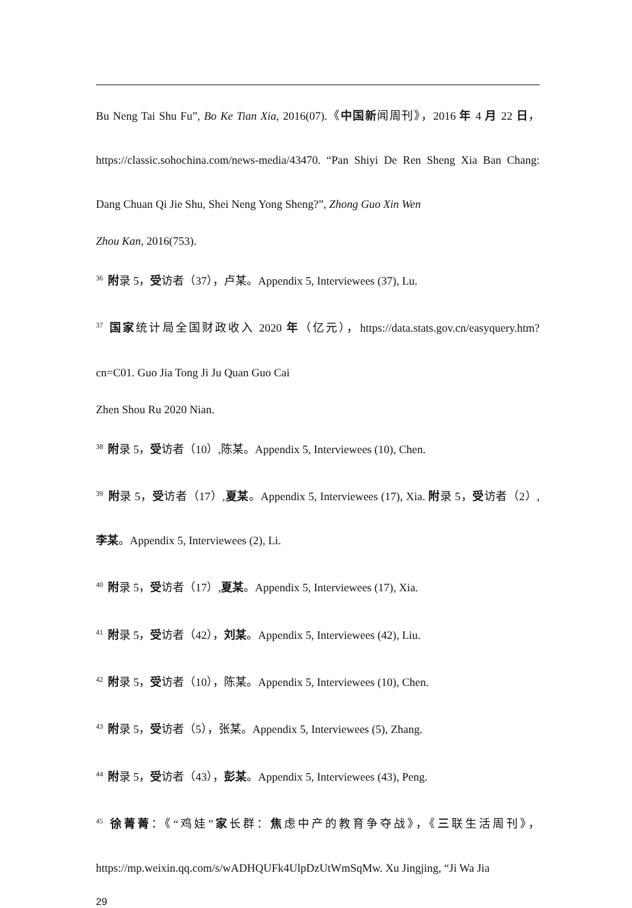Bu Neng Tai Shu Fu”, Bo Ke Tian Xia, 2016(07).《中国新闻周刊》，2016 年 4 月 22 日，https://classic.sohochina.com/news-media/43470. “Pan Shiyi De Ren Sheng Xia Ban Chang: Dang Chuan Qi Jie Shu, Shei Neng Yong Sheng?”, Zhong Guo Xin Wen
Zhou Kan, 2016(753).
<sup>36</sup> 附录 5，受访者（37），卢某。Appendix 5, Interviewees (37), Lu.
<sup>37</sup> 国家统计局全国财政收入 2020 年（亿元），https://data.stats.gov.cn/easyquery.htm?cn=C01. Guo Jia Tong Ji Ju Quan Guo Cai
Zhen Shou Ru 2020 Nian.
<sup>38</sup> 附录 5，受访者（10）,陈某。Appendix 5, Interviewees (10), Chen.
<sup>39</sup> 附录 5，受访者（17）,夏某。Appendix 5, Interviewees (17), Xia. 附录 5，受访者（2）,李某。Appendix 5, Interviewees (2), Li.
<sup>40</sup> 附录 5，受访者（17）,夏某。Appendix 5, Interviewees (17), Xia.
<sup>41</sup> 附录 5，受访者（42），刘某。Appendix 5, Interviewees (42), Liu.
<sup>42</sup> 附录 5，受访者（10），陈某。Appendix 5, Interviewees (10), Chen.
<sup>43</sup> 附录 5，受访者（5），张某。Appendix 5, Interviewees (5), Zhang.
<sup>44</sup> 附录 5，受访者（43），彭某。Appendix 5, Interviewees (43), Peng.
<sup>45</sup> 徐菁菁：《“鸡娃”家长群：焦虑中产的教育争夺战》，《三联生活周刊》，https://mp.weixin.qq.com/s/wADHQUFk4UlpDzUtWmSqMw. Xu Jingjing, “Ji Wa Jia
29